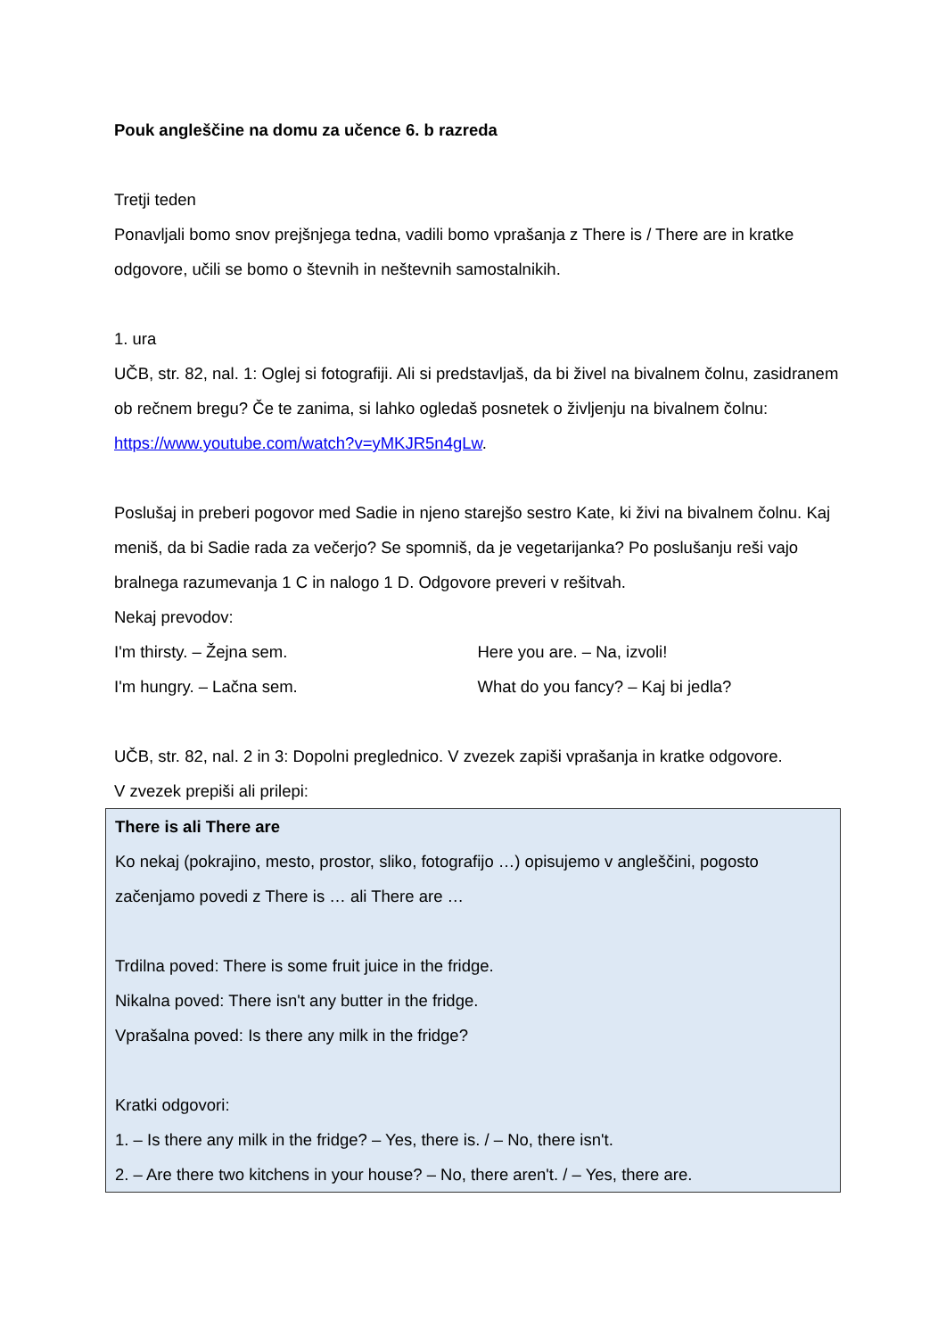Pouk angleščine na domu za učence 6. b razreda
Tretji teden
Ponavljali bomo snov prejšnjega tedna, vadili bomo vprašanja z There is / There are in kratke odgovore, učili se bomo o števnih in neštevnih samostalnikih.
1. ura
UČB, str. 82, nal. 1: Oglej si fotografiji. Ali si predstavljaš, da bi živel na bivalnem čolnu, zasidranem ob rečnem bregu? Če te zanima, si lahko ogledaš posnetek o življenju na bivalnem čolnu: https://www.youtube.com/watch?v=yMKJR5n4gLw.
Poslušaj in preberi pogovor med Sadie in njeno starejšo sestro Kate, ki živi na bivalnem čolnu. Kaj meniš, da bi Sadie rada za večerjo? Se spomniš, da je vegetarijanka? Po poslušanju reši vajo bralnega razumevanja 1 C in nalogo 1 D. Odgovore preveri v rešitvah.
Nekaj prevodov:
I'm thirsty. – Žejna sem. Here you are. – Na, izvoli!
I'm hungry. – Lačna sem. What do you fancy? – Kaj bi jedla?
UČB, str. 82, nal. 2 in 3: Dopolni preglednico. V zvezek zapiši vprašanja in kratke odgovore.
V zvezek prepiši ali prilepi:
There is ali There are
Ko nekaj (pokrajino, mesto, prostor, sliko, fotografijo …) opisujemo v angleščini, pogosto začenjamo povedi z There is … ali There are …
Trdilna poved: There is some fruit juice in the fridge.
Nikalna poved: There isn't any butter in the fridge.
Vprašalna poved: Is there any milk in the fridge?
Kratki odgovori:
1. – Is there any milk in the fridge? – Yes, there is. / – No, there isn't.
2. – Are there two kitchens in your house? – No, there aren't. / – Yes, there are.